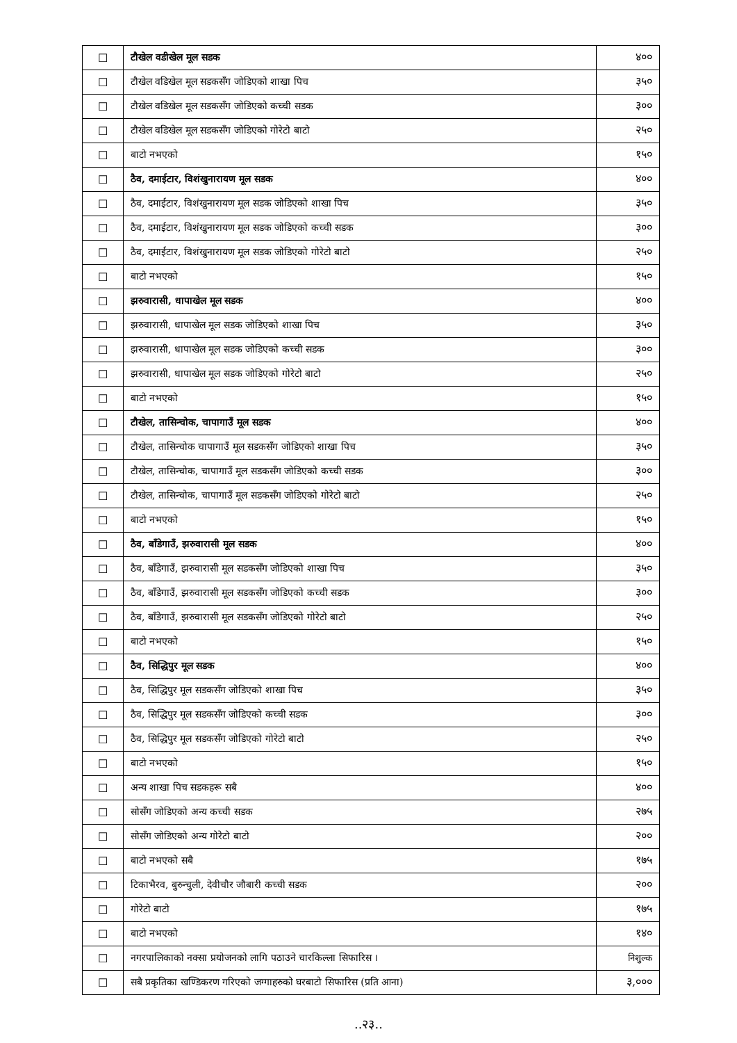| ☐ | टौखेल वडीखेल मूल सडक | ४०० |
| ☐ | टौखेल वडिखेल मूल सडकसँग जोडिएको शाखा पिच | ३५० |
| ☐ | टौखेल वडिखेल मूल सडकसँग जोडिएको कच्ची सडक | ३०० |
| ☐ | टौखेल वडिखेल मूल सडकसँग जोडिएको गोरेटो बाटो | २५० |
| ☐ | बाटो नभएको | १५० |
| ☐ | ठैव, दमाईटार, विशंखुनारायण मूल सडक | ४०० |
| ☐ | ठैव, दमाईटार, विशंखुनारायण मूल सडक जोडिएको शाखा पिच | ३५० |
| ☐ | ठैव, दमाईटार, विशंखुनारायण मूल सडक जोडिएको कच्ची सडक | ३०० |
| ☐ | ठैव, दमाईटार, विशंखुनारायण मूल सडक जोडिएको गोरेटो बाटो | २५० |
| ☐ | बाटो नभएको | १५० |
| ☐ | झरुवारासी, धापाखेल मूल सडक | ४०० |
| ☐ | झरुवारासी, धापाखेल मूल सडक जोडिएको शाखा पिच | ३५० |
| ☐ | झरुवारासी, धापाखेल मूल सडक जोडिएको कच्ची सडक | ३०० |
| ☐ | झरुवारासी, धापाखेल मूल सडक जोडिएको गोरेटो बाटो | २५० |
| ☐ | बाटो नभएको | १५० |
| ☐ | टौखेल, तासिन्चोक, चापागाउँ मूल सडक | ४०० |
| ☐ | टौखेल, तासिन्चोक चापागाउँ मूल सडकसँग जोडिएको शाखा पिच | ३५० |
| ☐ | टौखेल, तासिन्चोक, चापागाउँ मूल सडकसँग जोडिएको कच्ची सडक | ३०० |
| ☐ | टौखेल, तासिन्चोक, चापागाउँ मूल सडकसँग जोडिएको गोरेटो बाटो | २५० |
| ☐ | बाटो नभएको | १५० |
| ☐ | ठैव, बाँडेगाउँ, झरुवारासी मूल सडक | ४०० |
| ☐ | ठैव, बाँडेगाउँ, झरुवारासी मूल सडकसँग जोडिएको शाखा पिच | ३५० |
| ☐ | ठैव, बाँडेगाउँ, झरुवारासी मूल सडकसँग जोडिएको कच्ची सडक | ३०० |
| ☐ | ठैव, बाँडेगाउँ, झरुवारासी मूल सडकसँग जोडिएको गोरेटो बाटो | २५० |
| ☐ | बाटो नभएको | १५० |
| ☐ | ठैव, सिद्धिपुर मूल सडक | ४०० |
| ☐ | ठैव, सिद्धिपुर मूल सडकसँग जोडिएको शाखा पिच | ३५० |
| ☐ | ठैव, सिद्धिपुर मूल सडकसँग जोडिएको कच्ची सडक | ३०० |
| ☐ | ठैव, सिद्धिपुर मूल सडकसँग जोडिएको गोरेटो बाटो | २५० |
| ☐ | बाटो नभएको | १५० |
| ☐ | अन्य शाखा पिच सडकहरू सबै | ४०० |
| ☐ | सोसँग जोडिएको अन्य कच्ची सडक | २७५ |
| ☐ | सोसँग जोडिएको अन्य गोरेटो बाटो | २०० |
| ☐ | बाटो नभएको सबै | १७५ |
| ☐ | टिकाभैरव, बुरुन्चुली, देवीचौर जौबारी कच्ची सडक | २०० |
| ☐ | गोरेटो बाटो | १७५ |
| ☐ | बाटो नभएको | १४० |
| ☐ | नगरपालिकाको नक्सा प्रयोजनको लागि पठाउने चारकिल्ला सिफारिस । | निशुल्क |
| ☐ | सबै प्रकृतिका खण्डिकरण गरिएको जग्गाहरुको घरबाटो सिफारिस (प्रति आना) | ३,००० |
..२३..